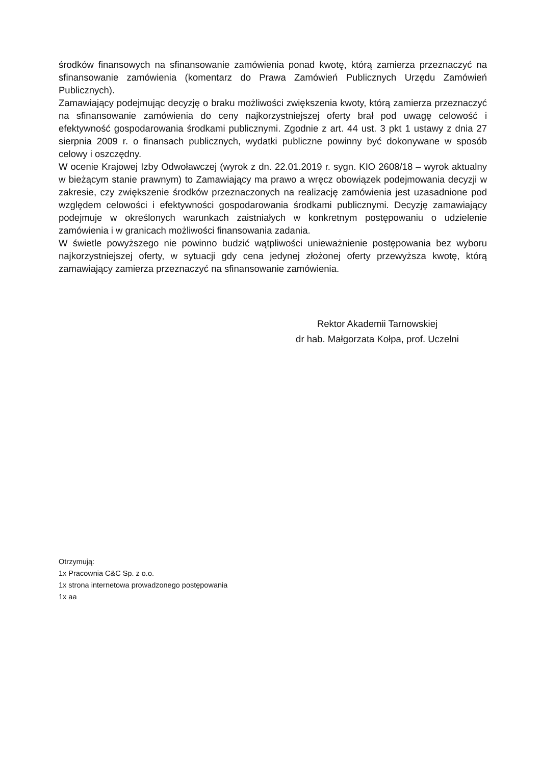środków finansowych na sfinansowanie zamówienia ponad kwotę, którą zamierza przeznaczyć na sfinansowanie zamówienia (komentarz do Prawa Zamówień Publicznych Urzędu Zamówień Publicznych).
Zamawiający podejmując decyzję o braku możliwości zwiększenia kwoty, którą zamierza przeznaczyć na sfinansowanie zamówienia do ceny najkorzystniejszej oferty brał pod uwagę celowość i efektywność gospodarowania środkami publicznymi. Zgodnie z art. 44 ust. 3 pkt 1 ustawy z dnia 27 sierpnia 2009 r. o finansach publicznych, wydatki publiczne powinny być dokonywane w sposób celowy i oszczędny.
W ocenie Krajowej Izby Odwoławczej (wyrok z dn. 22.01.2019 r. sygn. KIO 2608/18 – wyrok aktualny w bieżącym stanie prawnym) to Zamawiający ma prawo a wręcz obowiązek podejmowania decyzji w zakresie, czy zwiększenie środków przeznaczonych na realizację zamówienia jest uzasadnione pod względem celowości i efektywności gospodarowania środkami publicznymi. Decyzję zamawiający podejmuje w określonych warunkach zaistniałych w konkretnym postępowaniu o udzielenie zamówienia i w granicach możliwości finansowania zadania.
W świetle powyższego nie powinno budzić wątpliwości unieważnienie postępowania bez wyboru najkorzystniejszej oferty, w sytuacji gdy cena jedynej złożonej oferty przewyższa kwotę, którą zamawiający zamierza przeznaczyć na sfinansowanie zamówienia.
Rektor Akademii Tarnowskiej
dr hab. Małgorzata Kołpa, prof. Uczelni
Otrzymują:
1x Pracownia C&C Sp. z o.o.
1x strona internetowa prowadzonego postępowania
1x aa